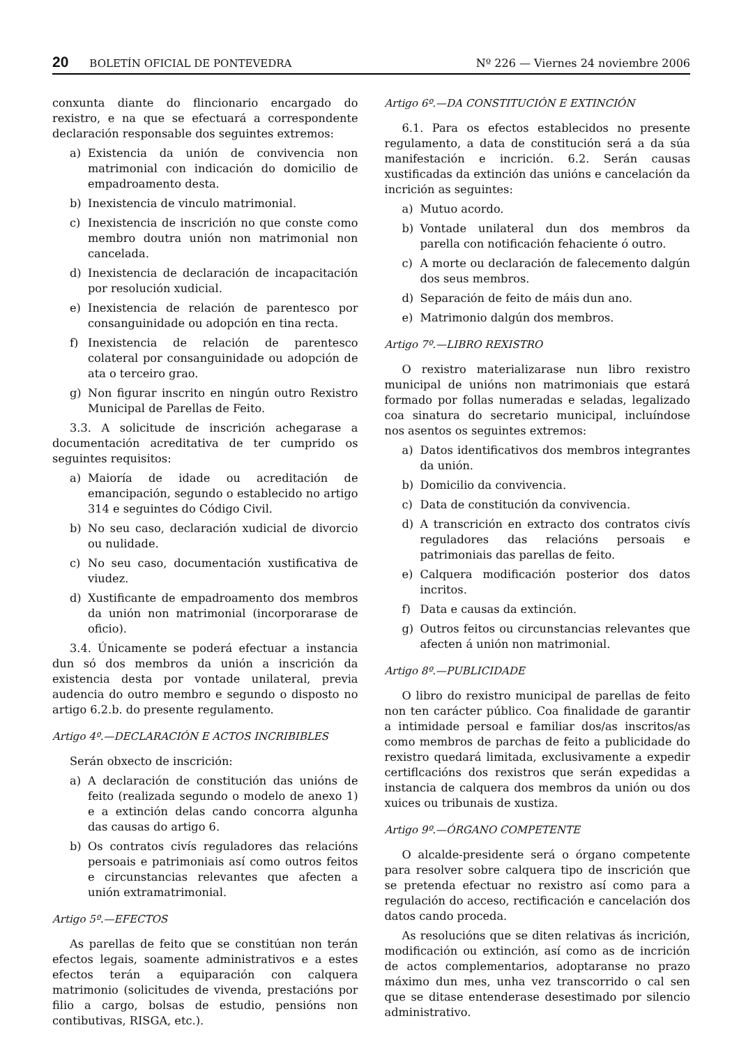20 BOLETÍN OFICIAL DE PONTEVEDRA Nº 226 — Viernes 24 noviembre 2006
conxunta diante do flincionario encargado do rexistro, e na que se efectuará a correspondente declaración responsable dos seguintes extremos:
a) Existencia da unión de convivencia non matrimonial con indicación do domicilio de empadroamento desta.
b) Inexistencia de vinculo matrimonial.
c) Inexistencia de inscrición no que conste como membro doutra unión non matrimonial non cancelada.
d) Inexistencia de declaración de incapacitación por resolución xudicial.
e) Inexistencia de relación de parentesco por consanguinidade ou adopción en tina recta.
f) Inexistencia de relación de parentesco colateral por consanguinidade ou adopción de ata o terceiro grao.
g) Non figurar inscrito en ningún outro Rexistro Municipal de Parellas de Feito.
3.3. A solicitude de inscrición achegarase a documentación acreditativa de ter cumprido os seguintes requisitos:
a) Maioría de idade ou acreditación de emancipación, segundo o establecido no artigo 314 e seguintes do Código Civil.
b) No seu caso, declaración xudicial de divorcio ou nulidade.
c) No seu caso, documentación xustificativa de viudez.
d) Xustificante de empadroamento dos membros da unión non matrimonial (incorporarase de oficio).
3.4. Únicamente se poderá efectuar a instancia dun só dos membros da unión a inscrición da existencia desta por vontade unilateral, previa audencia do outro membro e segundo o disposto no artigo 6.2.b. do presente regulamento.
Artigo 4º.—DECLARACIÓN E ACTOS INCRIBIBLES
Serán obxecto de inscrición:
a) A declaración de constitución das unións de feito (realizada segundo o modelo de anexo 1) e a extinción delas cando concorra algunha das causas do artigo 6.
b) Os contratos civís reguladores das relacións persoais e patrimoniais así como outros feitos e circunstancias relevantes que afecten a unión extramatrimonial.
Artigo 5º.—EFECTOS
As parellas de feito que se constitúan non terán efectos legais, soamente administrativos e a estes efectos terán a equiparación con calquera matrimonio (solicitudes de vivenda, prestacións por filio a cargo, bolsas de estudio, pensións non contibutivas, RISGA, etc.).
Artigo 6º.—DA CONSTITUCIÓN E EXTINCIÓN
6.1. Para os efectos establecidos no presente regulamento, a data de constitución será a da súa manifestación e incrición. 6.2. Serán causas xustificadas da extinción das unións e cancelación da incrición as seguintes:
a) Mutuo acordo.
b) Vontade unilateral dun dos membros da parella con notificación fehaciente ó outro.
c) A morte ou declaración de falecemento dalgún dos seus membros.
d) Separación de feito de máis dun ano.
e) Matrimonio dalgún dos membros.
Artigo 7º.—LIBRO REXISTRO
O rexistro materializarase nun libro rexistro municipal de unións non matrimoniais que estará formado por follas numeradas e seladas, legalizado coa sinatura do secretario municipal, incluíndose nos asentos os seguintes extremos:
a) Datos identificativos dos membros integrantes da unión.
b) Domicilio da convivencia.
c) Data de constitución da convivencia.
d) A transcrición en extracto dos contratos civís reguladores das relacións persoais e patrimoniais das parellas de feito.
e) Calquera modificación posterior dos datos incritos.
f) Data e causas da extinción.
g) Outros feitos ou circunstancias relevantes que afecten á unión non matrimonial.
Artigo 8º.—PUBLICIDADE
O libro do rexistro municipal de parellas de feito non ten carácter público. Coa finalidade de garantir a intimidade persoal e familiar dos/as inscritos/as como membros de parchas de feito a publicidade do rexistro quedará limitada, exclusivamente a expedir certiflcacións dos rexistros que serán expedidas a instancia de calquera dos membros da unión ou dos xuices ou tribunais de xustiza.
Artigo 9º.—ÓRGANO COMPETENTE
O alcalde-presidente será o órgano competente para resolver sobre calquera tipo de inscrición que se pretenda efectuar no rexistro así como para a regulación do acceso, rectificación e cancelación dos datos cando proceda.
As resolucións que se diten relativas ás incrición, modificación ou extinción, así como as de incrición de actos complementarios, adoptaranse no prazo máximo dun mes, unha vez transcorrido o cal sen que se ditase entenderase desestimado por silencio administrativo.